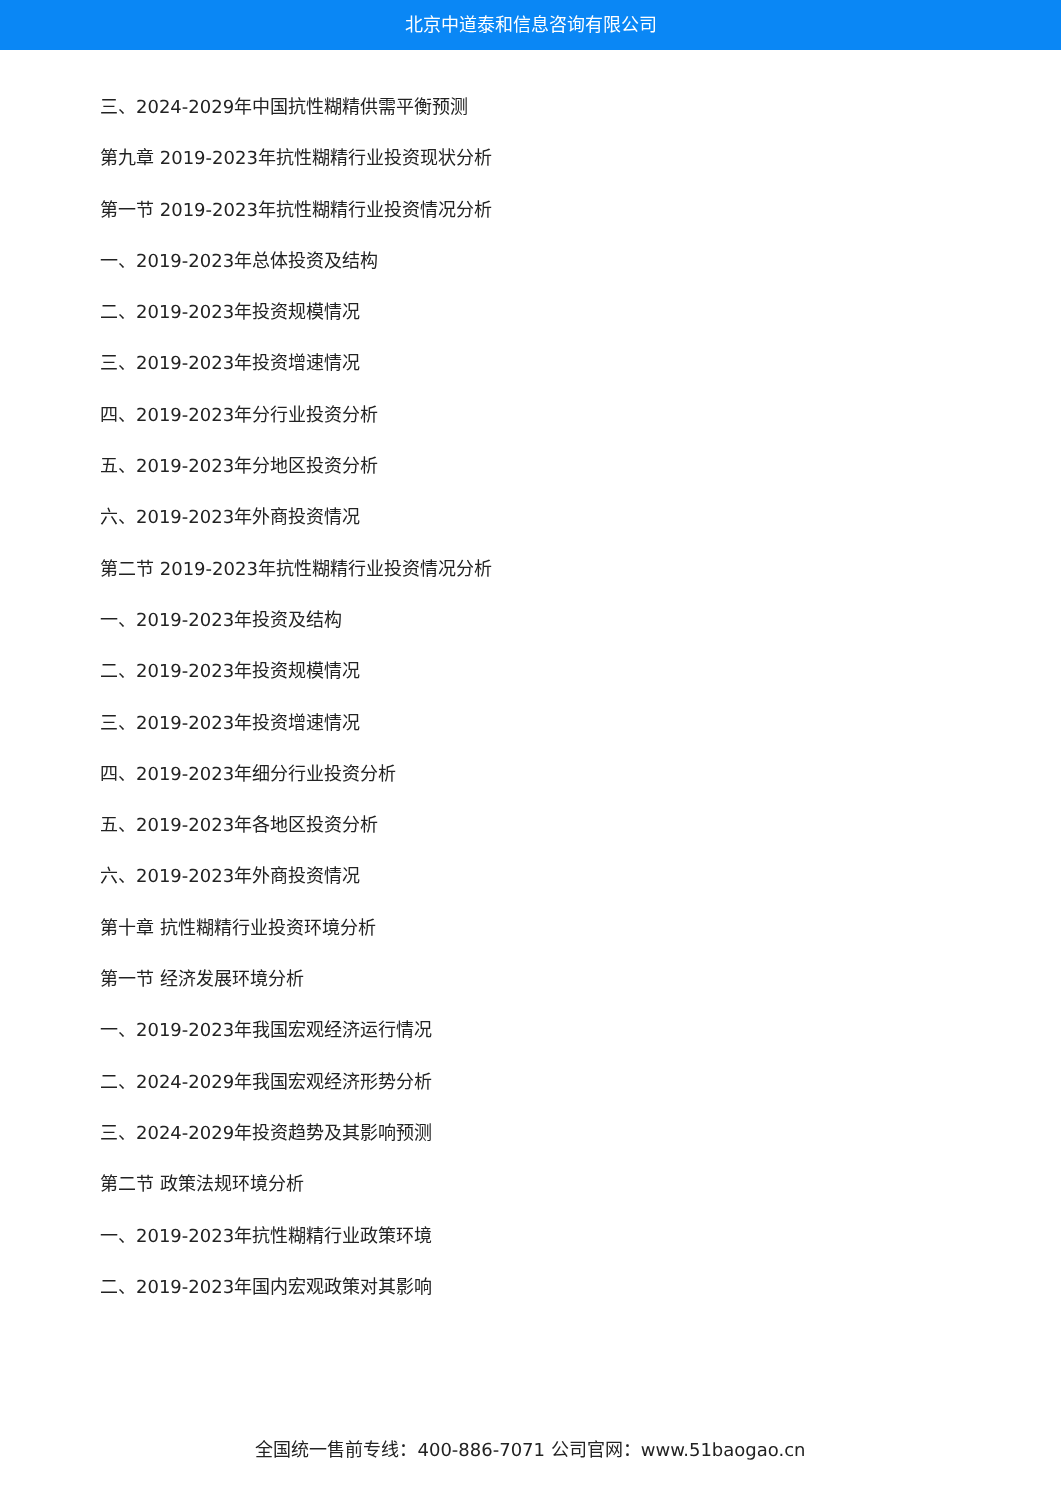北京中道泰和信息咨询有限公司
三、2024-2029年中国抗性糊精供需平衡预测
第九章 2019-2023年抗性糊精行业投资现状分析
第一节 2019-2023年抗性糊精行业投资情况分析
一、2019-2023年总体投资及结构
二、2019-2023年投资规模情况
三、2019-2023年投资增速情况
四、2019-2023年分行业投资分析
五、2019-2023年分地区投资分析
六、2019-2023年外商投资情况
第二节 2019-2023年抗性糊精行业投资情况分析
一、2019-2023年投资及结构
二、2019-2023年投资规模情况
三、2019-2023年投资增速情况
四、2019-2023年细分行业投资分析
五、2019-2023年各地区投资分析
六、2019-2023年外商投资情况
第十章 抗性糊精行业投资环境分析
第一节 经济发展环境分析
一、2019-2023年我国宏观经济运行情况
二、2024-2029年我国宏观经济形势分析
三、2024-2029年投资趋势及其影响预测
第二节 政策法规环境分析
一、2019-2023年抗性糊精行业政策环境
二、2019-2023年国内宏观政策对其影响
全国统一售前专线：400-886-7071 公司官网：www.51baogao.cn